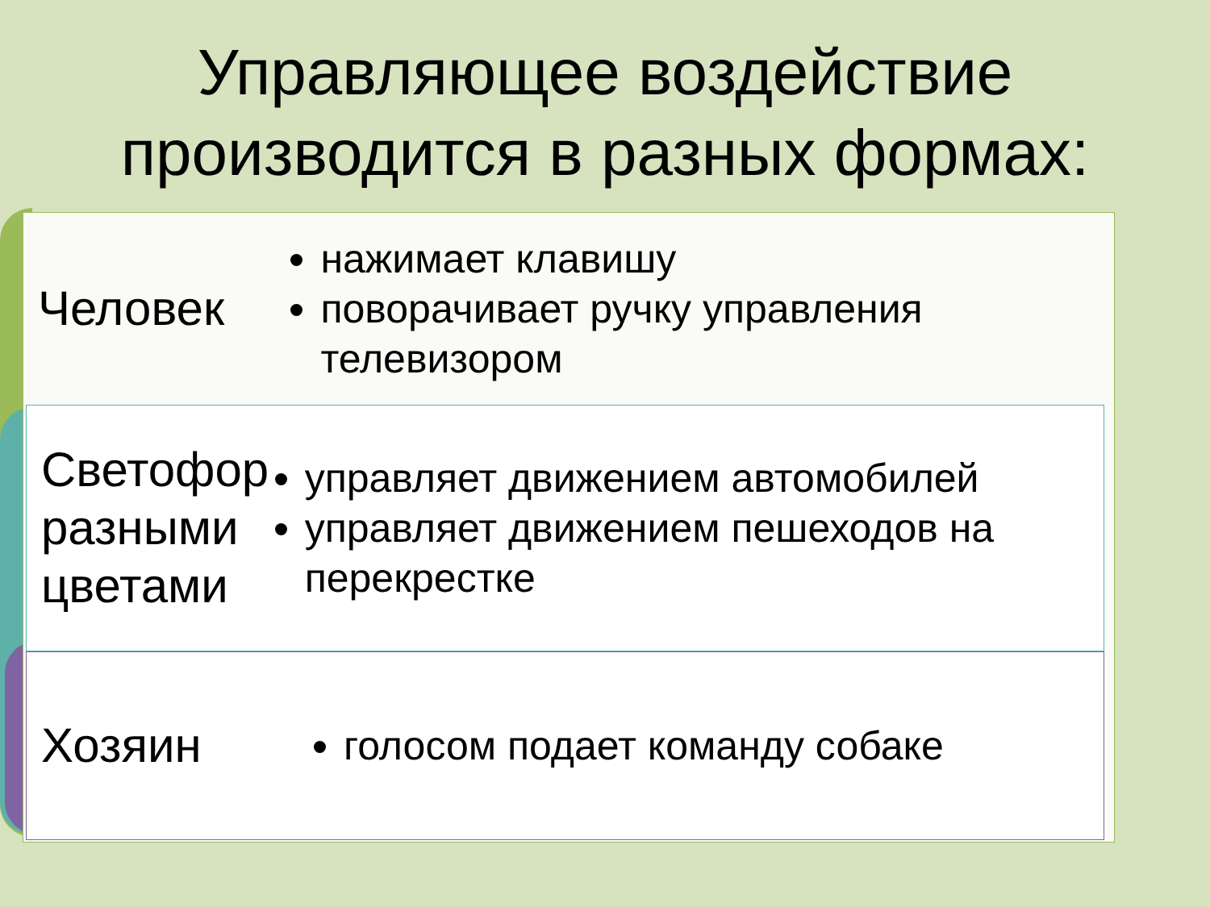Управляющее воздействие производится в разных формах:
Человек
нажимает клавишу
поворачивает ручку управления телевизором
Светофор разными цветами
управляет движением автомобилей
управляет движением пешеходов на перекрестке
Хозяин
голосом подает команду собаке